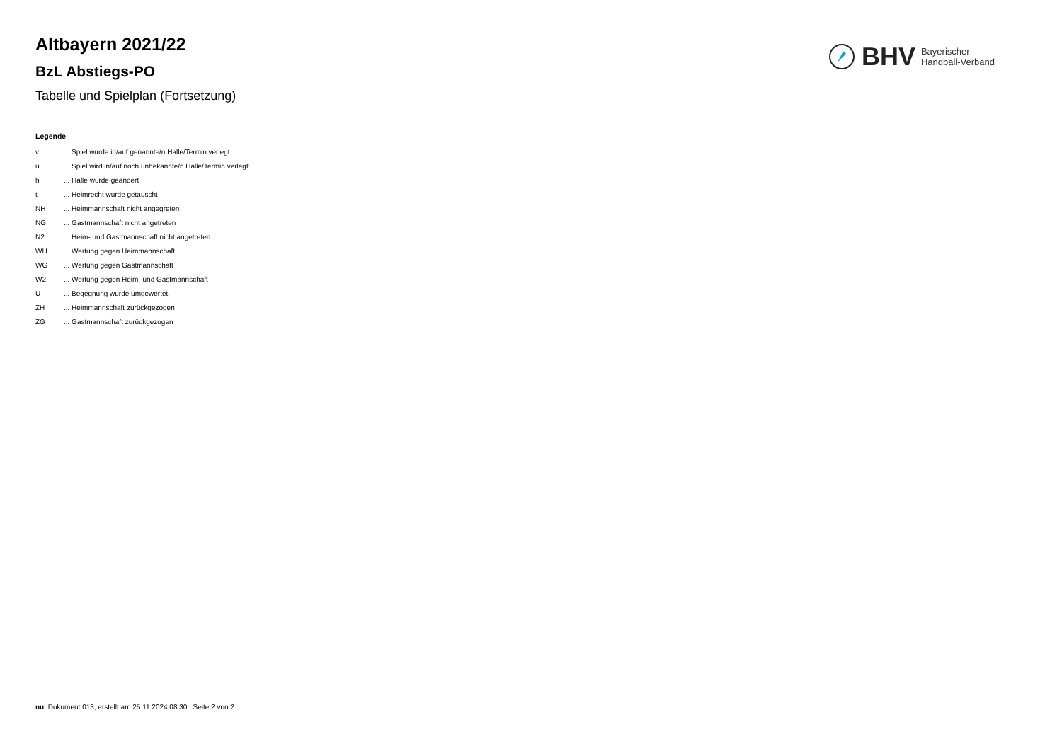BHV Bayerischer
Handball-Verband
Altbayern 2021/22
BzL Abstiegs-PO
Tabelle und Spielplan (Fortsetzung)
Legende
| v | ... Spiel wurde in/auf genannte/n Halle/Termin verlegt |
| u | ... Spiel wird in/auf noch unbekannte/n Halle/Termin verlegt |
| h | ... Halle wurde geändert |
| t | ... Heimrecht wurde getauscht |
| NH | ... Heimmannschaft nicht angegreten |
| NG | ... Gastmannschaft nicht angetreten |
| N2 | ... Heim- und Gastmannschaft nicht angetreten |
| WH | ... Wertung gegen Heimmannschaft |
| WG | ... Wertung gegen Gastmannschaft |
| W2 | ... Wertung gegen Heim- und Gastmannschaft |
| U | ... Begegnung wurde umgewertet |
| ZH | ... Heimmannschaft zurückgezogen |
| ZG | ... Gastmannschaft zurückgezogen |
nu .Dokument 013, erstellt am 25.11.2024 08:30 | Seite 2 von 2